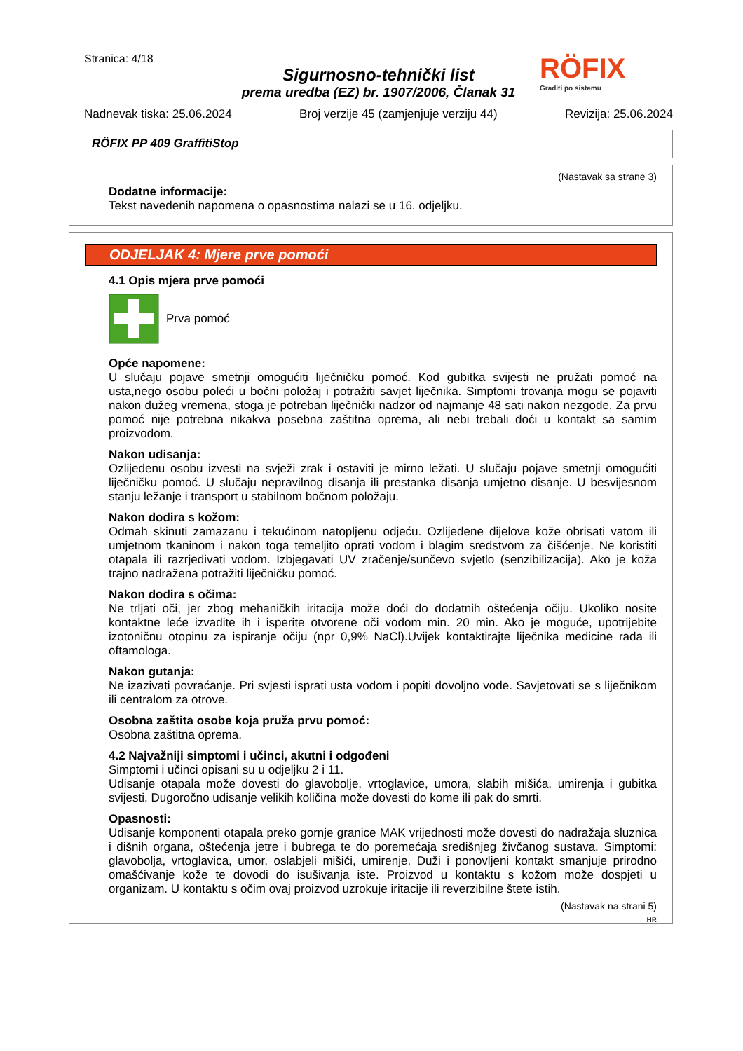RÖFIX
Graditi po sistemu
Stranica: 4/18
Sigurnosno-tehnički list
prema uredba (EZ) br. 1907/2006, Članak 31
Nadnevak tiska: 25.06.2024 Broj verzije 45 (zamjenjuje verziju 44) Revizija: 25.06.2024
RÖFIX PP 409 GraffitiStop
(Nastavak sa strane 3)
Dodatne informacije:
Tekst navedenih napomena o opasnostima nalazi se u 16. odjeljku.
ODJELJAK 4: Mjere prve pomoći
4.1 Opis mjera prve pomoći
Prva pomoć
Opće napomene:
U slučaju pojave smetnji omogućiti liječničku pomoć. Kod gubitka svijesti ne pružati pomoć na usta,nego osobu polećі u bočni položaj i potražiti savjet liječnika. Simptomi trovanja mogu se pojaviti nakon dužeg vremena, stoga je potreban liječnički nadzor od najmanje 48 sati nakon nezgode. Za prvu pomoć nije potrebna nikakva posebna zaštitna oprema, ali nebi trebali doći u kontakt sa samim proizvodom.
Nakon udisanja:
Ozlijeđenu osobu izvesti na svježi zrak i ostaviti je mirno ležati. U slučaju pojave smetnji omogućiti liječničku pomoć. U slučaju nepravilnog disanja ili prestanka disanja umjetno disanje. U besvijesnom stanju ležanje i transport u stabilnom bočnom položaju.
Nakon dodira s kožom:
Odmah skinuti zamazanu i tekućinom natopljenu odjeću. Ozlijeđene dijelove kože obrisati vatom ili umjetnom tkaninom i nakon toga temeljito oprati vodom i blagim sredstvom za čišćenje. Ne koristiti otapala ili razrjeđivati vodom. Izbjegavati UV zračenje/sunčevo svjetlo (senzibilizacija). Ako je koža trajno nadražena potražiti liječničku pomoć.
Nakon dodira s očima:
Ne trljati oči, jer zbog mehaničkih iritacija može doći do dodatnih oštećenja očiju. Ukoliko nosite kontaktne leće izvadite ih i isperite otvorene oči vodom min. 20 min. Ako je moguće, upotrijebite izotoničnu otopinu za ispiranje očiju (npr 0,9% NaCl).Uvijek kontaktirajte liječnika medicine rada ili oftamologa.
Nakon gutanja:
Ne izazivati povraćanje. Pri svjesti isprati usta vodom i popiti dovoljno vode. Savjetovati se s liječnikom ili centralom za otrove.
Osobna zaštita osobe koja pruža prvu pomoć:
Osobna zaštitna oprema.
4.2 Najvažniji simptomi i učinci, akutni i odgođeni
Simptomi i učinci opisani su u odjeljku 2 i 11.
Udisanje otapala može dovesti do glavobolje, vrtoglavice, umora, slabih mišića, umirenja i gubitka svijesti. Dugoročno udisanje velikih količina može dovesti do kome ili pak do smrti.
Opasnosti:
Udisanje komponenti otapala preko gornje granice MAK vrijednosti može dovesti do nadražaja sluznica i dišnih organa, oštećenja jetre i bubrega te do poremećaja središnjeg živčanog sustava. Simptomi: glavobolja, vrtoglavica, umor, oslabjeli mišići, umirenje. Duži i ponovljeni kontakt smanjuje prirodno omašćivanje kože te dovodi do isušivanja iste. Proizvod u kontaktu s kožom može dospjeti u organizam. U kontaktu s očim ovaj proizvod uzrokuje iritacije ili reverzibilne štete istih.
(Nastavak na strani 5)
HR